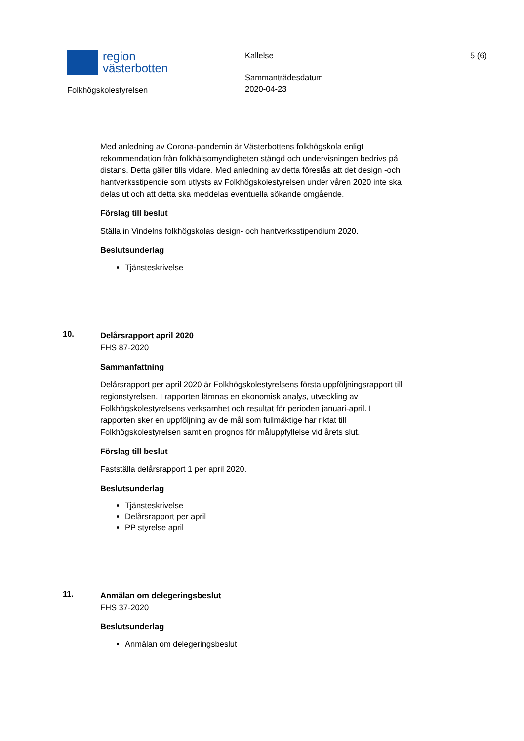region
västerbotten
Folkhögskolestyrelsen
Kallelse
Sammanträdesdatum
2020-04-23
5 (6)
Med anledning av Corona-pandemin är Västerbottens folkhögskola enligt rekommendation från folkhälsomyndigheten stängd och undervisningen bedrivs på distans. Detta gäller tills vidare. Med anledning av detta föreslås att det design -och hantverksstipendie som utlysts av Folkhögskolestyrelsen under våren 2020 inte ska delas ut och att detta ska meddelas eventuella sökande omgående.
Förslag till beslut
Ställa in Vindelns folkhögskolas design- och hantverksstipendium 2020.
Beslutsunderlag
Tjänsteskrivelse
10.
Delårsrapport april 2020
FHS 87-2020
Sammanfattning
Delårsrapport per april 2020 är Folkhögskolestyrelsens första uppföljningsrapport till regionstyrelsen. I rapporten lämnas en ekonomisk analys, utveckling av Folkhögskolestyrelsens verksamhet och resultat för perioden januari-april. I rapporten sker en uppföljning av de mål som fullmäktige har riktat till Folkhögskolestyrelsen samt en prognos för måluppfyllelse vid årets slut.
Förslag till beslut
Fastställa delårsrapport 1 per april 2020.
Beslutsunderlag
Tjänsteskrivelse
Delårsrapport per april
PP styrelse april
11.
Anmälan om delegeringsbeslut
FHS 37-2020
Beslutsunderlag
Anmälan om delegeringsbeslut